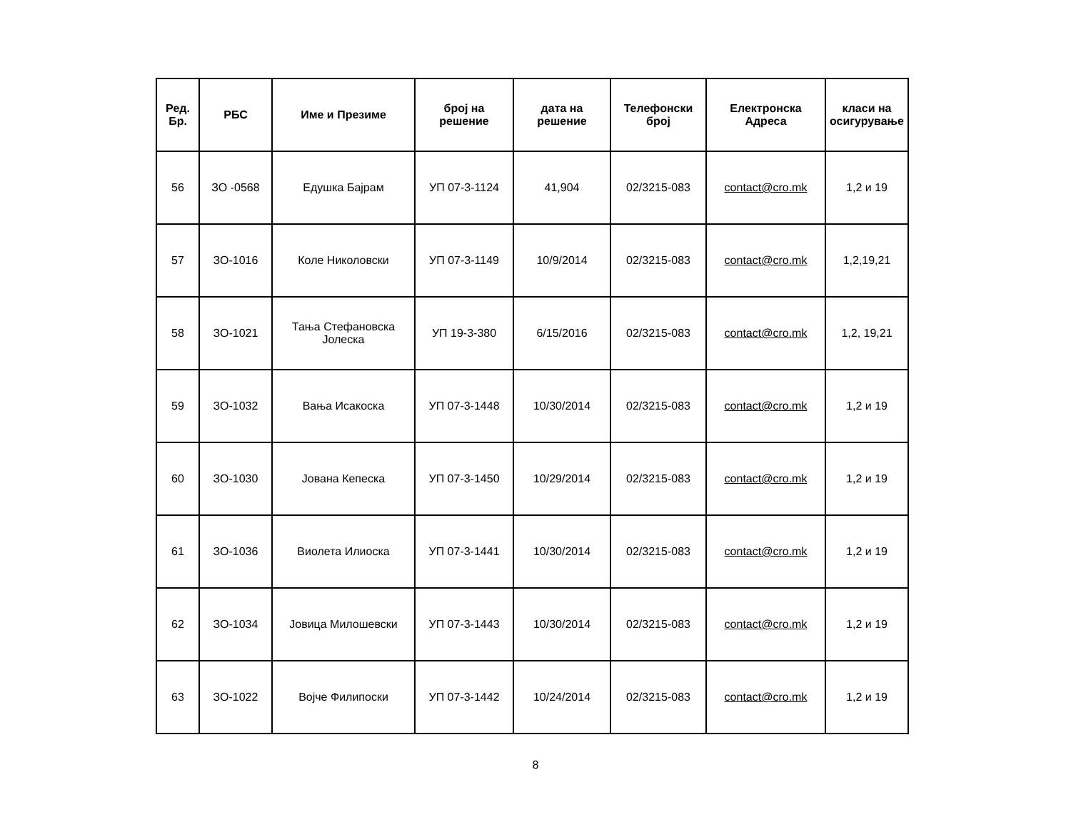| Ред. Бр. | РБС | Име и Презиме | број на решение | дата на решение | Телефонски број | Електронска Адреса | класи на осигурување |
| --- | --- | --- | --- | --- | --- | --- | --- |
| 56 | ЗО -0568 | Едушка Бајрам | УП 07-3-1124 | 41,904 | 02/3215-083 | contact@cro.mk | 1,2 и 19 |
| 57 | ЗО-1016 | Коле Николовски | УП 07-3-1149 | 10/9/2014 | 02/3215-083 | contact@cro.mk | 1,2,19,21 |
| 58 | ЗО-1021 | Тања Стефановска Јолеска | УП 19-3-380 | 6/15/2016 | 02/3215-083 | contact@cro.mk | 1,2, 19,21 |
| 59 | ЗО-1032 | Вања Исакоска | УП 07-3-1448 | 10/30/2014 | 02/3215-083 | contact@cro.mk | 1,2 и 19 |
| 60 | ЗО-1030 | Јована Кепеска | УП 07-3-1450 | 10/29/2014 | 02/3215-083 | contact@cro.mk | 1,2 и 19 |
| 61 | ЗО-1036 | Виолета Илиоска | УП 07-3-1441 | 10/30/2014 | 02/3215-083 | contact@cro.mk | 1,2 и 19 |
| 62 | ЗО-1034 | Јовица Милошевски | УП 07-3-1443 | 10/30/2014 | 02/3215-083 | contact@cro.mk | 1,2 и 19 |
| 63 | ЗО-1022 | Војче Филипоски | УП 07-3-1442 | 10/24/2014 | 02/3215-083 | contact@cro.mk | 1,2 и 19 |
8